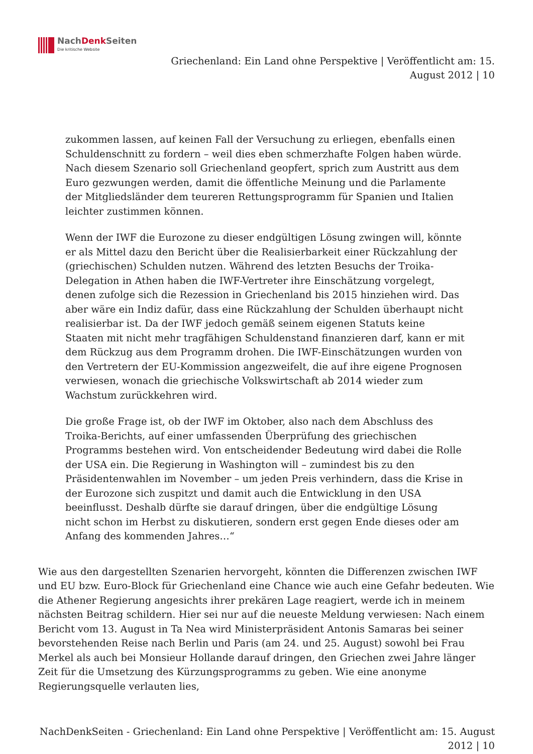NachDenk Seiten
Die kritische Website
Griechenland: Ein Land ohne Perspektive | Veröffentlicht am: 15.
August 2012 | 10
zukommen lassen, auf keinen Fall der Versuchung zu erliegen, ebenfalls einen Schuldenschnitt zu fordern – weil dies eben schmerzhafte Folgen haben würde. Nach diesem Szenario soll Griechenland geopfert, sprich zum Austritt aus dem Euro gezwungen werden, damit die öffentliche Meinung und die Parlamente der Mitgliedsländer dem teureren Rettungsprogramm für Spanien und Italien leichter zustimmen können.
Wenn der IWF die Eurozone zu dieser endgültigen Lösung zwingen will, könnte er als Mittel dazu den Bericht über die Realisierbarkeit einer Rückzahlung der (griechischen) Schulden nutzen. Während des letzten Besuchs der Troika-Delegation in Athen haben die IWF-Vertreter ihre Einschätzung vorgelegt, denen zufolge sich die Rezession in Griechenland bis 2015 hinziehen wird. Das aber wäre ein Indiz dafür, dass eine Rückzahlung der Schulden überhaupt nicht realisierbar ist. Da der IWF jedoch gemäß seinem eigenen Statuts keine Staaten mit nicht mehr tragfähigen Schuldenstand finanzieren darf, kann er mit dem Rückzug aus dem Programm drohen. Die IWF-Einschätzungen wurden von den Vertretern der EU-Kommission angezweifelt, die auf ihre eigene Prognosen verwiesen, wonach die griechische Volkswirtschaft ab 2014 wieder zum Wachstum zurückkehren wird.
Die große Frage ist, ob der IWF im Oktober, also nach dem Abschluss des Troika-Berichts, auf einer umfassenden Überprüfung des griechischen Programms bestehen wird. Von entscheidender Bedeutung wird dabei die Rolle der USA ein. Die Regierung in Washington will – zumindest bis zu den Präsidentenwahlen im November – um jeden Preis verhindern, dass die Krise in der Eurozone sich zuspitzt und damit auch die Entwicklung in den USA beeinflusst. Deshalb dürfte sie darauf dringen, über die endgültige Lösung nicht schon im Herbst zu diskutieren, sondern erst gegen Ende dieses oder am Anfang des kommenden Jahres…“
Wie aus den dargestellten Szenarien hervorgeht, könnten die Differenzen zwischen IWF und EU bzw. Euro-Block für Griechenland eine Chance wie auch eine Gefahr bedeuten. Wie die Athener Regierung angesichts ihrer prekären Lage reagiert, werde ich in meinem nächsten Beitrag schildern. Hier sei nur auf die neueste Meldung verwiesen: Nach einem Bericht vom 13. August in Ta Nea wird Ministerpräsident Antonis Samaras bei seiner bevorstehenden Reise nach Berlin und Paris (am 24. und 25. August) sowohl bei Frau Merkel als auch bei Monsieur Hollande darauf dringen, den Griechen zwei Jahre länger Zeit für die Umsetzung des Kürzungsprogramms zu geben. Wie eine anonyme Regierungsquelle verlauten lies,
NachDenkSeiten - Griechenland: Ein Land ohne Perspektive | Veröffentlicht am: 15. August
2012 | 10